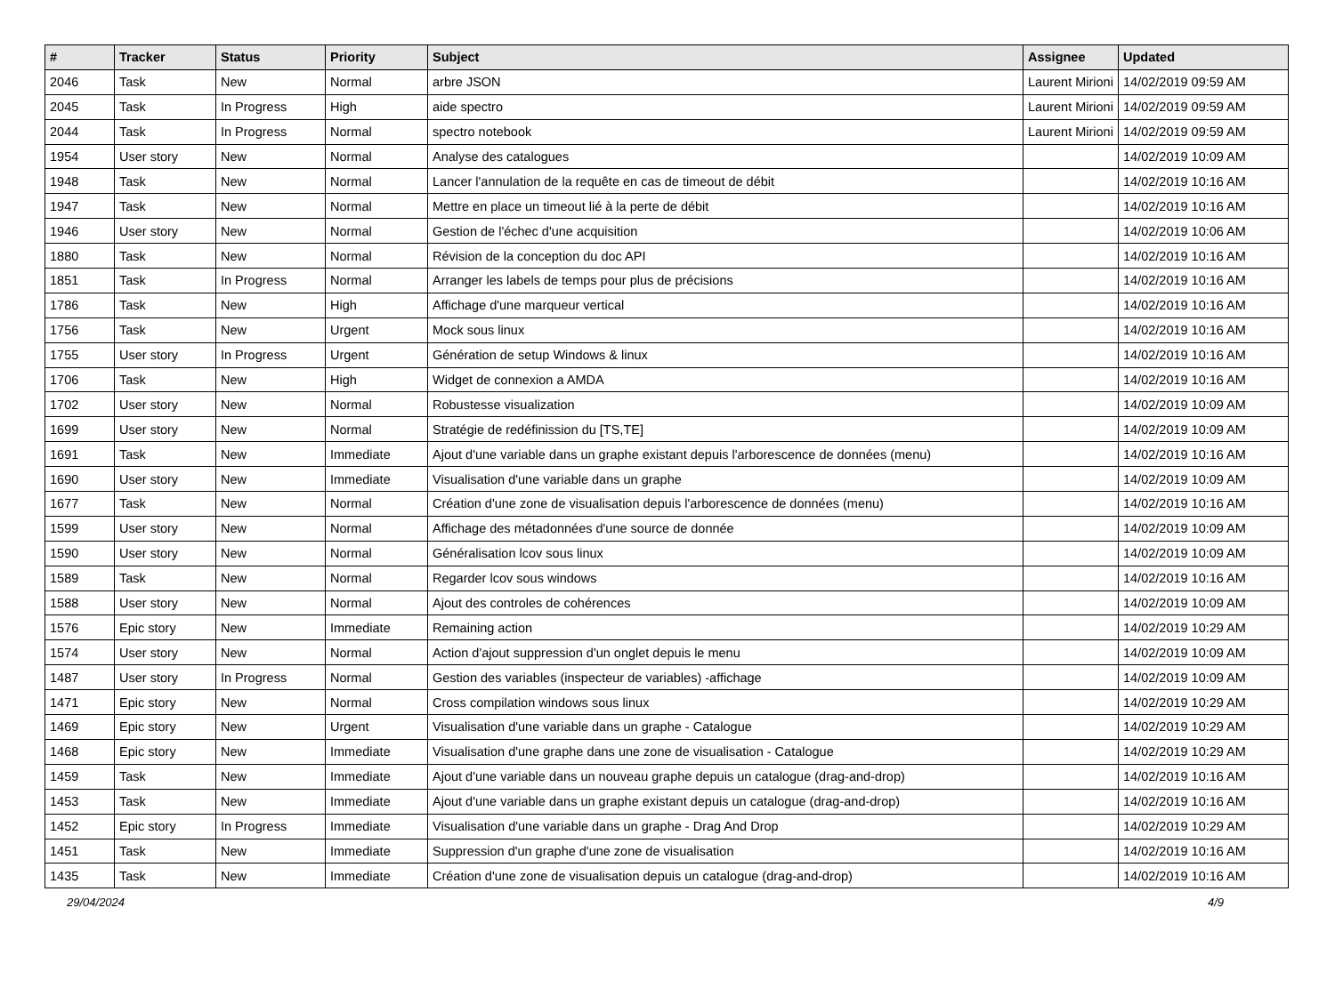| # | Tracker | Status | Priority | Subject | Assignee | Updated |
| --- | --- | --- | --- | --- | --- | --- |
| 2046 | Task | New | Normal | arbre JSON | Laurent Mirioni | 14/02/2019 09:59 AM |
| 2045 | Task | In Progress | High | aide spectro | Laurent Mirioni | 14/02/2019 09:59 AM |
| 2044 | Task | In Progress | Normal | spectro notebook | Laurent Mirioni | 14/02/2019 09:59 AM |
| 1954 | User story | New | Normal | Analyse des catalogues | | 14/02/2019 10:09 AM |
| 1948 | Task | New | Normal | Lancer l'annulation de la requête en cas de timeout de débit | | 14/02/2019 10:16 AM |
| 1947 | Task | New | Normal | Mettre en place un timeout lié à la perte de débit | | 14/02/2019 10:16 AM |
| 1946 | User story | New | Normal | Gestion de l'échec d'une acquisition | | 14/02/2019 10:06 AM |
| 1880 | Task | New | Normal | Révision de la conception du doc API | | 14/02/2019 10:16 AM |
| 1851 | Task | In Progress | Normal | Arranger les labels de temps pour plus de précisions | | 14/02/2019 10:16 AM |
| 1786 | Task | New | High | Affichage d'une marqueur vertical | | 14/02/2019 10:16 AM |
| 1756 | Task | New | Urgent | Mock sous linux | | 14/02/2019 10:16 AM |
| 1755 | User story | In Progress | Urgent | Génération de setup Windows & linux | | 14/02/2019 10:16 AM |
| 1706 | Task | New | High | Widget de connexion a AMDA | | 14/02/2019 10:16 AM |
| 1702 | User story | New | Normal | Robustesse visualization | | 14/02/2019 10:09 AM |
| 1699 | User story | New | Normal | Stratégie de redéfinission du [TS,TE] | | 14/02/2019 10:09 AM |
| 1691 | Task | New | Immediate | Ajout d'une variable dans un graphe existant depuis l'arborescence de données (menu) | | 14/02/2019 10:16 AM |
| 1690 | User story | New | Immediate | Visualisation d'une variable dans un graphe | | 14/02/2019 10:09 AM |
| 1677 | Task | New | Normal | Création d'une zone de visualisation depuis l'arborescence de données (menu) | | 14/02/2019 10:16 AM |
| 1599 | User story | New | Normal | Affichage des métadonnées d'une source de donnée | | 14/02/2019 10:09 AM |
| 1590 | User story | New | Normal | Généralisation lcov sous linux | | 14/02/2019 10:09 AM |
| 1589 | Task | New | Normal | Regarder lcov sous windows | | 14/02/2019 10:16 AM |
| 1588 | User story | New | Normal | Ajout des controles de cohérences | | 14/02/2019 10:09 AM |
| 1576 | Epic story | New | Immediate | Remaining action | | 14/02/2019 10:29 AM |
| 1574 | User story | New | Normal | Action d'ajout suppression d'un onglet depuis le menu | | 14/02/2019 10:09 AM |
| 1487 | User story | In Progress | Normal | Gestion des variables (inspecteur de variables) -affichage | | 14/02/2019 10:09 AM |
| 1471 | Epic story | New | Normal | Cross compilation windows sous linux | | 14/02/2019 10:29 AM |
| 1469 | Epic story | New | Urgent | Visualisation d'une variable dans un graphe - Catalogue | | 14/02/2019 10:29 AM |
| 1468 | Epic story | New | Immediate | Visualisation d'une graphe dans une zone de visualisation - Catalogue | | 14/02/2019 10:29 AM |
| 1459 | Task | New | Immediate | Ajout d'une variable dans un nouveau graphe depuis un catalogue (drag-and-drop) | | 14/02/2019 10:16 AM |
| 1453 | Task | New | Immediate | Ajout d'une variable dans un graphe existant depuis un catalogue (drag-and-drop) | | 14/02/2019 10:16 AM |
| 1452 | Epic story | In Progress | Immediate | Visualisation d'une variable dans un graphe - Drag And Drop | | 14/02/2019 10:29 AM |
| 1451 | Task | New | Immediate | Suppression d'un graphe d'une zone de visualisation | | 14/02/2019 10:16 AM |
| 1435 | Task | New | Immediate | Création d'une zone de visualisation depuis un catalogue (drag-and-drop) | | 14/02/2019 10:16 AM |
29/04/2024 4/9